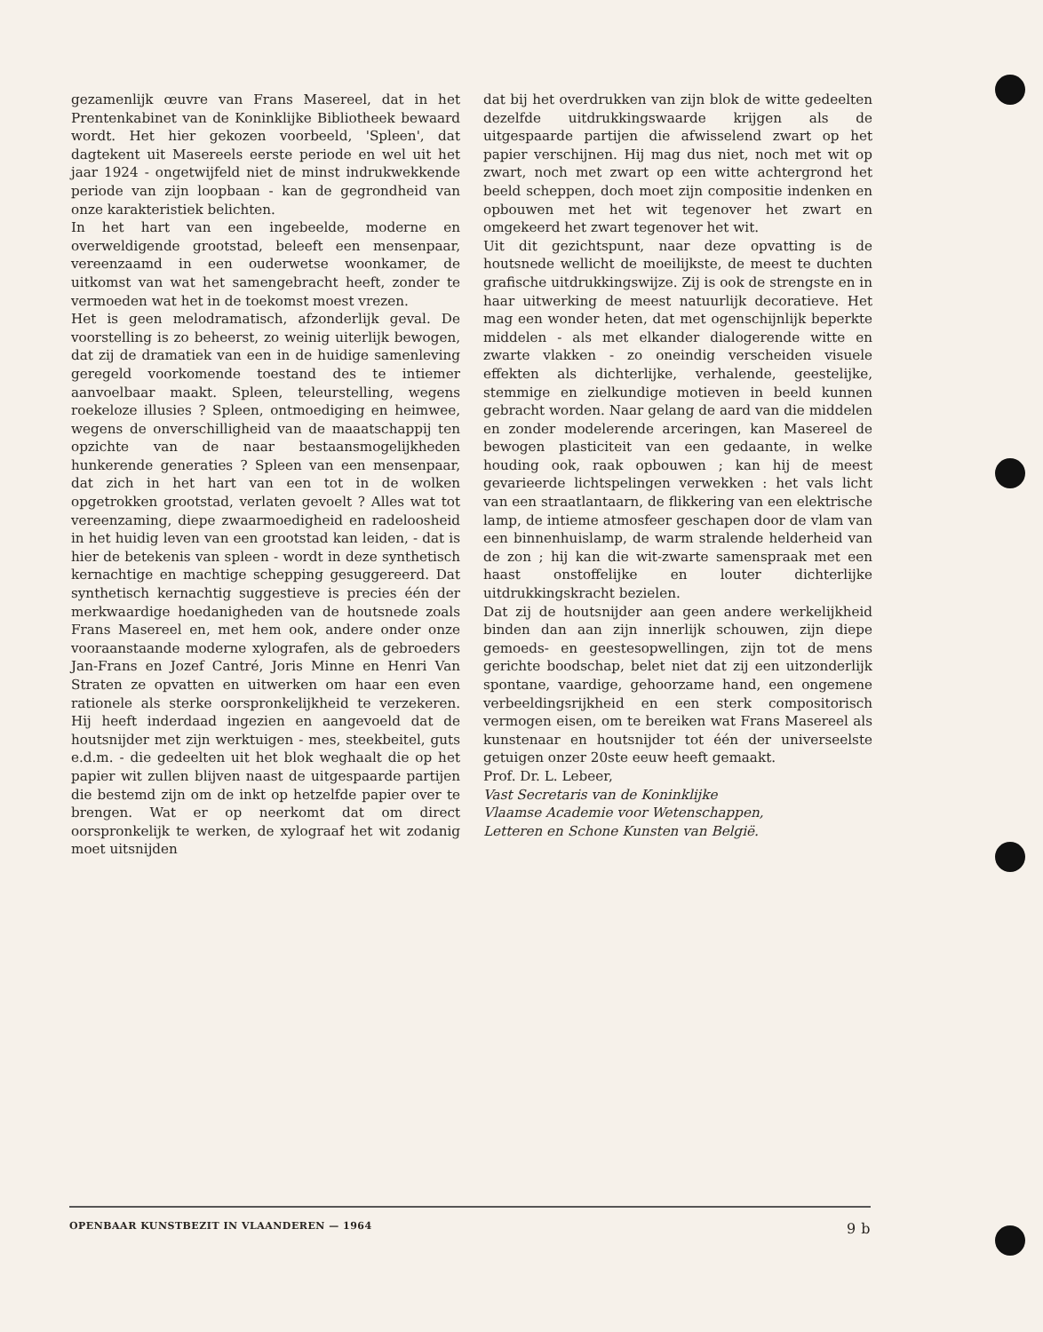gezamenlijk œuvre van Frans Masereel, dat in het Prentenkabinet van de Koninklijke Bibliotheek bewaard wordt. Het hier gekozen voorbeeld, 'Spleen', dat dagtekent uit Masereels eerste periode en wel uit het jaar 1924 - ongetwijfeld niet de minst indrukwekkende periode van zijn loopbaan - kan de gegrondheid van onze karakteristiek belichten.
In het hart van een ingebeelde, moderne en overweldigende grootstad, beleeft een mensenpaar, vereenzaamd in een ouderwetse woonkamer, de uitkomst van wat het samengebracht heeft, zonder te vermoeden wat het in de toekomst moest vrezen.
Het is geen melodramatisch, afzonderlijk geval. De voorstelling is zo beheerst, zo weinig uiterlijk bewogen, dat zij de dramatiek van een in de huidige samenleving geregeld voorkomende toestand des te intiemer aanvoelbaar maakt. Spleen, teleurstelling, wegens roekeloze illusies ? Spleen, ontmoediging en heimwee, wegens de onverschilligheid van de maaatschappij ten opzichte van de naar bestaansmogelijkheden hunkerende generaties ? Spleen van een mensenpaar, dat zich in het hart van een tot in de wolken opgetrokken grootstad, verlaten gevoelt ? Alles wat tot vereenzaming, diepe zwaarmoedigheid en radeloosheid in het huidig leven van een grootstad kan leiden, - dat is hier de betekenis van spleen - wordt in deze synthetisch kernachtige en machtige schepping gesuggereerd. Dat synthetisch kernachtig suggestieve is precies één der merkwaardige hoedanigheden van de houtsnede zoals Frans Masereel en, met hem ook, andere onder onze vooraanstaande moderne xylografen, als de gebroeders Jan-Frans en Jozef Cantré, Joris Minne en Henri Van Straten ze opvatten en uitwerken om haar een even rationele als sterke oorspronkelijkheid te verzekeren. Hij heeft inderdaad ingezien en aangevoeld dat de houtsnijder met zijn werktuigen - mes, steekbeitel, guts e.d.m. - die gedeelten uit het blok weghaalt die op het papier wit zullen blijven naast de uitgespaarde partijen die bestemd zijn om de inkt op hetzelfde papier over te brengen. Wat er op neerkomt dat om direct oorspronkelijk te werken, de xylograaf het wit zodanig moet uitsnijden
dat bij het overdrukken van zijn blok de witte gedeelten dezelfde uitdrukkingswaarde krijgen als de uitgespaarde partijen die afwisselend zwart op het papier verschijnen. Hij mag dus niet, noch met wit op zwart, noch met zwart op een witte achtergrond het beeld scheppen, doch moet zijn compositie indenken en opbouwen met het wit tegenover het zwart en omgekeerd het zwart tegenover het wit.
Uit dit gezichtspunt, naar deze opvatting is de houtsnede wellicht de moeilijkste, de meest te duchten grafische uitdrukkingswijze. Zij is ook de strengste en in haar uitwerking de meest natuurlijk decoratieve. Het mag een wonder heten, dat met ogenschijnlijk beperkte middelen - als met elkander dialogerende witte en zwarte vlakken - zo oneindig verscheiden visuele effekten als dichterlijke, verhalende, geestelijke, stemmige en zielkundige motieven in beeld kunnen gebracht worden. Naar gelang de aard van die middelen en zonder modelerende arceringen, kan Masereel de bewogen plasticiteit van een gedaante, in welke houding ook, raak opbouwen ; kan hij de meest gevarieerde lichtspelingen verwekken : het vals licht van een straatlantaarn, de flikkering van een elektrische lamp, de intieme atmosfeer geschapen door de vlam van een binnenhuislamp, de warm stralende helderheid van de zon ; hij kan die wit-zwarte samenspraak met een haast onstoffelijke en louter dichterlijke uitdrukkingskracht bezielen.
Dat zij de houtsnijder aan geen andere werkelijkheid binden dan aan zijn innerlijk schouwen, zijn diepe gemoeds- en geestesopwellingen, zijn tot de mens gerichte boodschap, belet niet dat zij een uitzonderlijk spontane, vaardige, gehoorzame hand, een ongemene verbeeldingsrijkheid en een sterk compositorisch vermogen eisen, om te bereiken wat Frans Masereel als kunstenaar en houtsnijder tot één der universeelste getuigen onzer 20ste eeuw heeft gemaakt.
Prof. Dr. L. Lebeer,
Vast Secretaris van de Koninklijke
Vlaamse Academie voor Wetenschappen,
Letteren en Schone Kunsten van België.
OPENBAAR KUNSTBEZIT IN VLAANDEREN — 1964 9 b